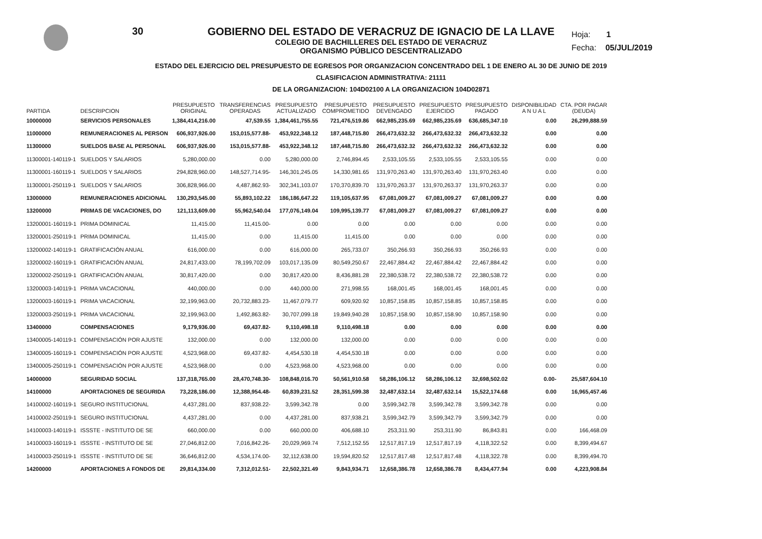30
GOBIERNO DEL ESTADO DE VERACRUZ DE IGNACIO DE LA LLAVE
COLEGIO DE BACHILLERES DEL ESTADO DE VERACRUZ
ORGANISMO PÚBLICO DESCENTRALIZADO
ESTADO DEL EJERCICIO DEL PRESUPUESTO DE EGRESOS POR ORGANIZACION CONCENTRADO DEL 1 DE ENERO AL 30 DE JUNIO DE 2019
CLASIFICACION ADMINISTRATIVA: 21111
DE LA ORGANIZACION: 104D02100 A LA ORGANIZACION 104D02871
Hoja: 1
Fecha: 05/JUL/2019
| PARTIDA | DESCRIPCION | PRESUPUESTO ORIGINAL | TRANSFERENCIAS OPERADAS | PRESUPUESTO ACTUALIZADO | PRESUPUESTO COMPROMETIDO | PRESUPUESTO DEVENGADO | PRESUPUESTO EJERCIDO | PRESUPUESTO PAGADO | DISPONIBILIDAD A N U A L | CTA. POR PAGAR (DEUDA) |
| --- | --- | --- | --- | --- | --- | --- | --- | --- | --- | --- |
| 10000000 | SERVICIOS PERSONALES | 1,384,414,216.00 | 47,539.55 | 1,384,461,755.55 | 721,476,519.86 | 662,985,235.69 | 662,985,235.69 | 636,685,347.10 | 0.00 | 26,299,888.59 |
| 11000000 | REMUNERACIONES AL PERSON | 606,937,926.00 | 153,015,577.88- | 453,922,348.12 | 187,448,715.80 | 266,473,632.32 | 266,473,632.32 | 266,473,632.32 | 0.00 | 0.00 |
| 11300000 | SUELDOS BASE AL PERSONAL | 606,937,926.00 | 153,015,577.88- | 453,922,348.12 | 187,448,715.80 | 266,473,632.32 | 266,473,632.32 | 266,473,632.32 | 0.00 | 0.00 |
| 11300001-140119-1 | SUELDOS Y SALARIOS | 5,280,000.00 | 0.00 | 5,280,000.00 | 2,746,894.45 | 2,533,105.55 | 2,533,105.55 | 2,533,105.55 | 0.00 | 0.00 |
| 11300001-160119-1 | SUELDOS Y SALARIOS | 294,828,960.00 | 148,527,714.95- | 146,301,245.05 | 14,330,981.65 | 131,970,263.40 | 131,970,263.40 | 131,970,263.40 | 0.00 | 0.00 |
| 11300001-250119-1 | SUELDOS Y SALARIOS | 306,828,966.00 | 4,487,862.93- | 302,341,103.07 | 170,370,839.70 | 131,970,263.37 | 131,970,263.37 | 131,970,263.37 | 0.00 | 0.00 |
| 13000000 | REMUNERACIONES ADICIONAL | 130,293,545.00 | 55,893,102.22 | 186,186,647.22 | 119,105,637.95 | 67,081,009.27 | 67,081,009.27 | 67,081,009.27 | 0.00 | 0.00 |
| 13200000 | PRIMAS DE VACACIONES, DO | 121,113,609.00 | 55,962,540.04 | 177,076,149.04 | 109,995,139.77 | 67,081,009.27 | 67,081,009.27 | 67,081,009.27 | 0.00 | 0.00 |
| 13200001-160119-1 | PRIMA DOMINICAL | 11,415.00 | 11,415.00- | 0.00 | 0.00 | 0.00 | 0.00 | 0.00 | 0.00 | 0.00 |
| 13200001-250119-1 | PRIMA DOMINICAL | 11,415.00 | 0.00 | 11,415.00 | 11,415.00 | 0.00 | 0.00 | 0.00 | 0.00 | 0.00 |
| 13200002-140119-1 | GRATIFICACIÓN ANUAL | 616,000.00 | 0.00 | 616,000.00 | 265,733.07 | 350,266.93 | 350,266.93 | 350,266.93 | 0.00 | 0.00 |
| 13200002-160119-1 | GRATIFICACIÓN ANUAL | 24,817,433.00 | 78,199,702.09 | 103,017,135.09 | 80,549,250.67 | 22,467,884.42 | 22,467,884.42 | 22,467,884.42 | 0.00 | 0.00 |
| 13200002-250119-1 | GRATIFICACIÓN ANUAL | 30,817,420.00 | 0.00 | 30,817,420.00 | 8,436,881.28 | 22,380,538.72 | 22,380,538.72 | 22,380,538.72 | 0.00 | 0.00 |
| 13200003-140119-1 | PRIMA VACACIONAL | 440,000.00 | 0.00 | 440,000.00 | 271,998.55 | 168,001.45 | 168,001.45 | 168,001.45 | 0.00 | 0.00 |
| 13200003-160119-1 | PRIMA VACACIONAL | 32,199,963.00 | 20,732,883.23- | 11,467,079.77 | 609,920.92 | 10,857,158.85 | 10,857,158.85 | 10,857,158.85 | 0.00 | 0.00 |
| 13200003-250119-1 | PRIMA VACACIONAL | 32,199,963.00 | 1,492,863.82- | 30,707,099.18 | 19,849,940.28 | 10,857,158.90 | 10,857,158.90 | 10,857,158.90 | 0.00 | 0.00 |
| 13400000 | COMPENSACIONES | 9,179,936.00 | 69,437.82- | 9,110,498.18 | 9,110,498.18 | 0.00 | 0.00 | 0.00 | 0.00 | 0.00 |
| 13400005-140119-1 | COMPENSACIÓN POR AJUSTE | 132,000.00 | 0.00 | 132,000.00 | 132,000.00 | 0.00 | 0.00 | 0.00 | 0.00 | 0.00 |
| 13400005-160119-1 | COMPENSACIÓN POR AJUSTE | 4,523,968.00 | 69,437.82- | 4,454,530.18 | 4,454,530.18 | 0.00 | 0.00 | 0.00 | 0.00 | 0.00 |
| 13400005-250119-1 | COMPENSACIÓN POR AJUSTE | 4,523,968.00 | 0.00 | 4,523,968.00 | 4,523,968.00 | 0.00 | 0.00 | 0.00 | 0.00 | 0.00 |
| 14000000 | SEGURIDAD SOCIAL | 137,318,765.00 | 28,470,748.30- | 108,848,016.70 | 50,561,910.58 | 58,286,106.12 | 58,286,106.12 | 32,698,502.02 | 0.00- | 25,587,604.10 |
| 14100000 | APORTACIONES DE SEGURIDA | 73,228,186.00 | 12,388,954.48- | 60,839,231.52 | 28,351,599.38 | 32,487,632.14 | 32,487,632.14 | 15,522,174.68 | 0.00 | 16,965,457.46 |
| 14100002-160119-1 | SEGURO INSTITUCIONAL | 4,437,281.00 | 837,938.22- | 3,599,342.78 | 0.00 | 3,599,342.78 | 3,599,342.78 | 3,599,342.78 | 0.00 | 0.00 |
| 14100002-250119-1 | SEGURO INSTITUCIONAL | 4,437,281.00 | 0.00 | 4,437,281.00 | 837,938.21 | 3,599,342.79 | 3,599,342.79 | 3,599,342.79 | 0.00 | 0.00 |
| 14100003-140119-1 | ISSSTE - INSTITUTO DE SE | 660,000.00 | 0.00 | 660,000.00 | 406,688.10 | 253,311.90 | 253,311.90 | 86,843.81 | 0.00 | 166,468.09 |
| 14100003-160119-1 | ISSSTE - INSTITUTO DE SE | 27,046,812.00 | 7,016,842.26- | 20,029,969.74 | 7,512,152.55 | 12,517,817.19 | 12,517,817.19 | 4,118,322.52 | 0.00 | 8,399,494.67 |
| 14100003-250119-1 | ISSSTE - INSTITUTO DE SE | 36,646,812.00 | 4,534,174.00- | 32,112,638.00 | 19,594,820.52 | 12,517,817.48 | 12,517,817.48 | 4,118,322.78 | 0.00 | 8,399,494.70 |
| 14200000 | APORTACIONES A FONDOS DE | 29,814,334.00 | 7,312,012.51- | 22,502,321.49 | 9,843,934.71 | 12,658,386.78 | 12,658,386.78 | 8,434,477.94 | 0.00 | 4,223,908.84 |